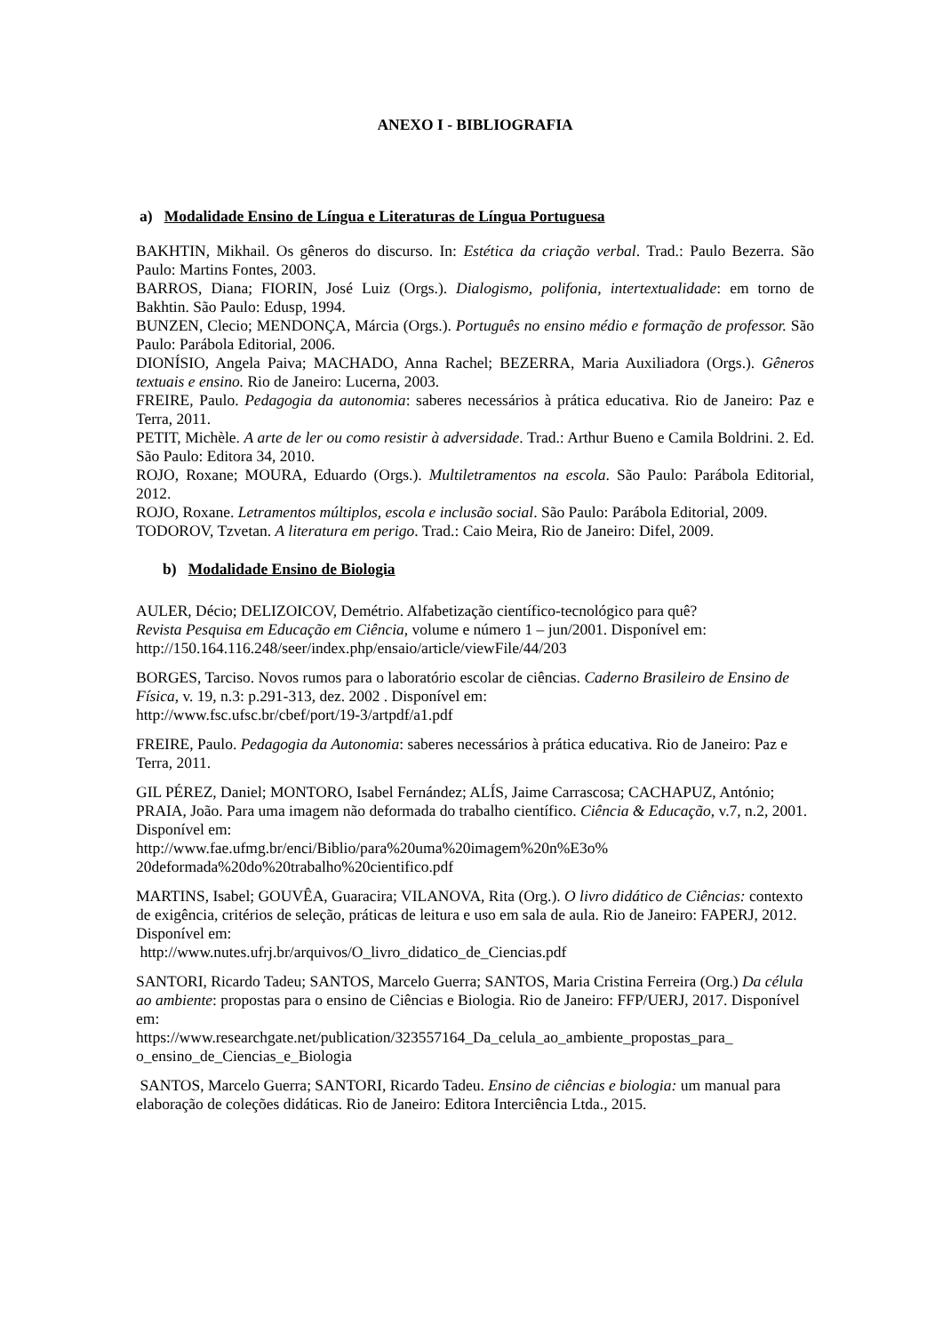ANEXO I - BIBLIOGRAFIA
a) Modalidade Ensino de Língua e Literaturas de Língua Portuguesa
BAKHTIN, Mikhail. Os gêneros do discurso. In: Estética da criação verbal. Trad.: Paulo Bezerra. São Paulo: Martins Fontes, 2003.
BARROS, Diana; FIORIN, José Luiz (Orgs.). Dialogismo, polifonia, intertextualidade: em torno de Bakhtin. São Paulo: Edusp, 1994.
BUNZEN, Clecio; MENDONÇA, Márcia (Orgs.). Português no ensino médio e formação de professor. São Paulo: Parábola Editorial, 2006.
DIONÍSIO, Angela Paiva; MACHADO, Anna Rachel; BEZERRA, Maria Auxiliadora (Orgs.). Gêneros textuais e ensino. Rio de Janeiro: Lucerna, 2003.
FREIRE, Paulo. Pedagogia da autonomia: saberes necessários à prática educativa. Rio de Janeiro: Paz e Terra, 2011.
PETIT, Michèle. A arte de ler ou como resistir à adversidade. Trad.: Arthur Bueno e Camila Boldrini. 2. Ed. São Paulo: Editora 34, 2010.
ROJO, Roxane; MOURA, Eduardo (Orgs.). Multiletramentos na escola. São Paulo: Parábola Editorial, 2012.
ROJO, Roxane. Letramentos múltiplos, escola e inclusão social. São Paulo: Parábola Editorial, 2009.
TODOROV, Tzvetan. A literatura em perigo. Trad.: Caio Meira, Rio de Janeiro: Difel, 2009.
b) Modalidade Ensino de Biologia
AULER, Décio; DELIZOICOV, Demétrio. Alfabetização científico-tecnológico para quê?
Revista Pesquisa em Educação em Ciência, volume e número 1 – jun/2001. Disponível em:
http://150.164.116.248/seer/index.php/ensaio/article/viewFile/44/203
BORGES, Tarciso. Novos rumos para o laboratório escolar de ciências. Caderno Brasileiro de Ensino de Física, v. 19, n.3: p.291-313, dez. 2002 . Disponível em:
http://www.fsc.ufsc.br/cbef/port/19-3/artpdf/a1.pdf
FREIRE, Paulo. Pedagogia da Autonomia: saberes necessários à prática educativa. Rio de Janeiro: Paz e Terra, 2011.
GIL PÉREZ, Daniel; MONTORO, Isabel Fernández; ALÍS, Jaime Carrascosa; CACHAPUZ, António; PRAIA, João. Para uma imagem não deformada do trabalho científico. Ciência & Educação, v.7, n.2, 2001. Disponível em:
http://www.fae.ufmg.br/enci/Biblio/para%20uma%20imagem%20n%E3o%
20deformada%20do%20trabalho%20cientifico.pdf
MARTINS, Isabel; GOUVÊA, Guaracira; VILANOVA, Rita (Org.). O livro didático de Ciências: contexto de exigência, critérios de seleção, práticas de leitura e uso em sala de aula. Rio de Janeiro: FAPERJ, 2012. Disponível em:
http://www.nutes.ufrj.br/arquivos/O_livro_didatico_de_Ciencias.pdf
SANTORI, Ricardo Tadeu; SANTOS, Marcelo Guerra; SANTOS, Maria Cristina Ferreira (Org.) Da célula ao ambiente: propostas para o ensino de Ciências e Biologia. Rio de Janeiro: FFP/UERJ, 2017. Disponível em:
https://www.researchgate.net/publication/323557164_Da_celula_ao_ambiente_propostas_para_
o_ensino_de_Ciencias_e_Biologia
SANTOS, Marcelo Guerra; SANTORI, Ricardo Tadeu. Ensino de ciências e biologia: um manual para elaboração de coleções didáticas. Rio de Janeiro: Editora Interciência Ltda., 2015.